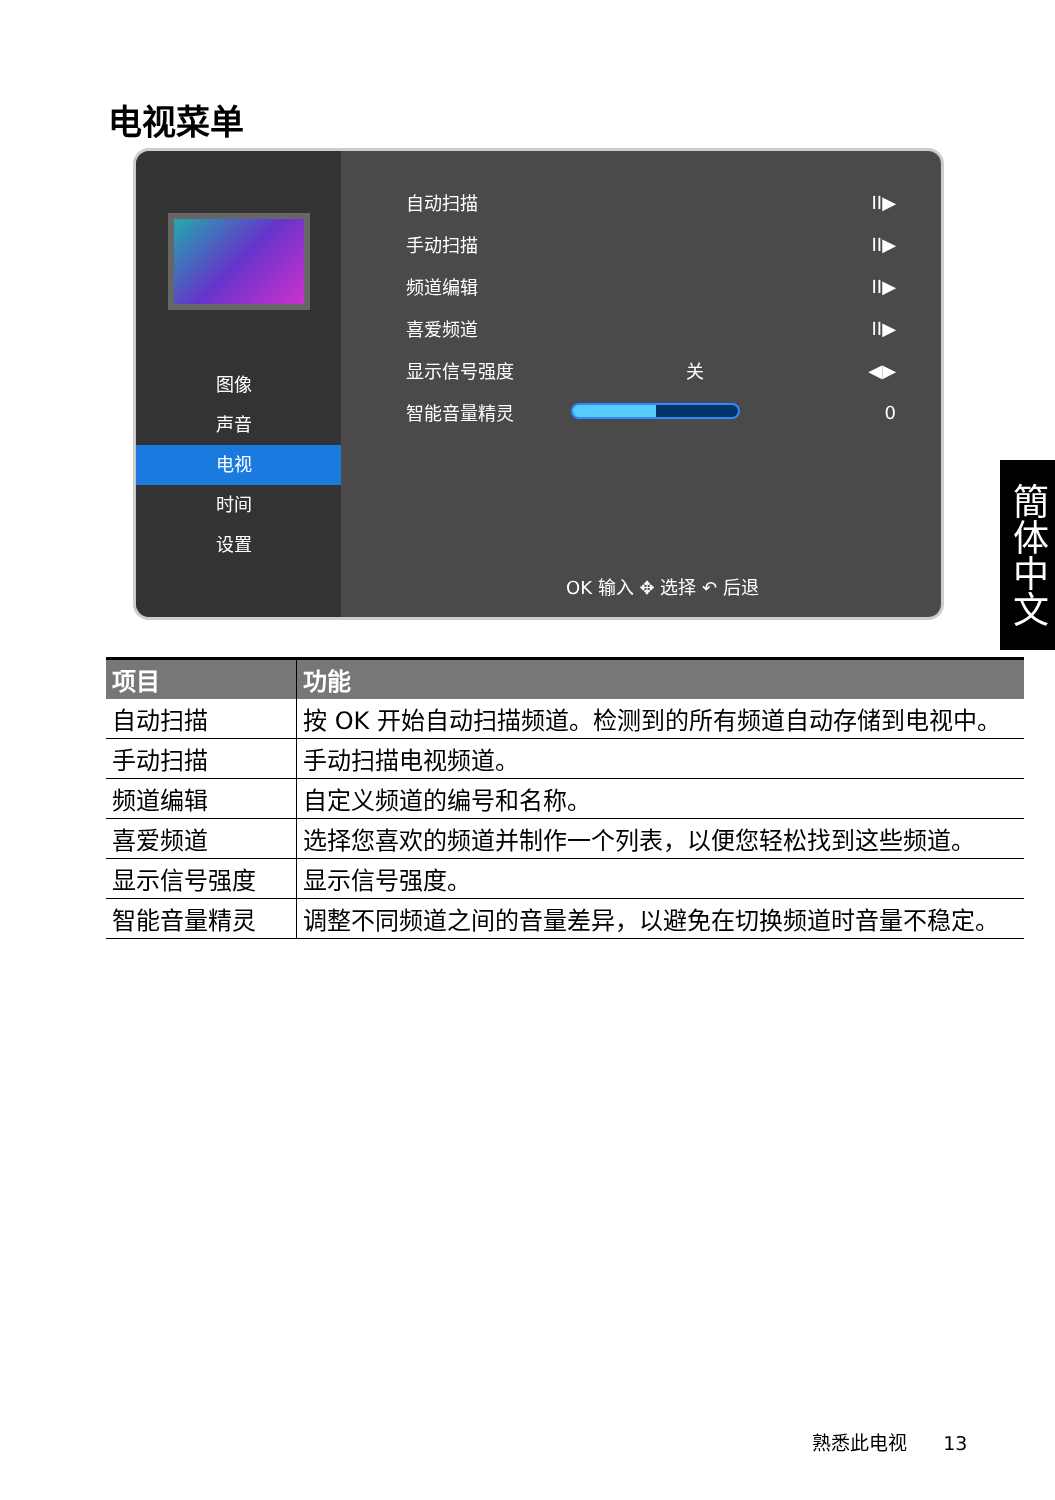电视菜单
图像
声音
电视
时间
设置
自动扫描 II▶
手动扫描 II▶
频道编辑 II▶
喜爱频道 II▶
显示信号强度 关 ◀▶
智能音量精灵 0
OK 输入 ✥ 选择 ↶ 后退
簡体中文
| 项目 | 功能 |
| --- | --- |
| 自动扫描 | 按 OK 开始自动扫描频道。检测到的所有频道自动存储到电视中。 |
| 手动扫描 | 手动扫描电视频道。 |
| 频道编辑 | 自定义频道的编号和名称。 |
| 喜爱频道 | 选择您喜欢的频道并制作一个列表，以便您轻松找到这些频道。 |
| 显示信号强度 | 显示信号强度。 |
| 智能音量精灵 | 调整不同频道之间的音量差异，以避免在切换频道时音量不稳定。 |
熟悉此电视 13